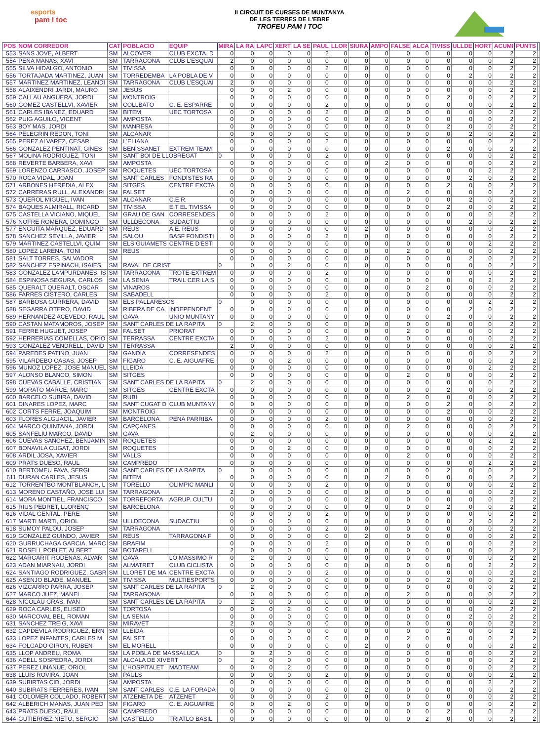esports
pam i toc
II CIRCUIT DE CURSES DE MUNTANYA
DE LES TERRES DE L'EBRE
TROFEU PAM I TOC
| POS | NOM CORREDOR | CAT | POBLACIO | EQUIP | MIRA | LA RA | LAPC | XERT | LA SE | PAUL | LLOR | SIURA | AMPO | FALSE | ALCA | TIVISS | ULLDE | HORT | ACUMI | PUNTS | |
| --- | --- | --- | --- | --- | --- | --- | --- | --- | --- | --- | --- | --- | --- | --- | --- | --- | --- | --- | --- | --- | --- |
| 553 | SANS JOVE, ALBERT | SM | ALCOVER | CLUB EXCTA. D | 0 | 0 | 0 | 0 | 0 | 2 | 0 | 0 | 0 | 0 | 0 | 0 | 0 | 0 | 2 | 2 | |
| 554 | PENA MANAS, XAVI | SM | TARRAGONA | CLUB L'ESQUAI | 2 | 0 | 0 | 0 | 0 | 0 | 0 | 0 | 0 | 0 | 0 | 0 | 0 | 0 | 2 | 2 | |
| 555 | SILVA HIDALGO, ANTONIO | SM | TIVISSA | | 0 | 0 | 0 | 0 | 0 | 2 | 0 | 0 | 0 | 0 | 0 | 0 | 0 | 0 | 2 | 2 | |
| 556 | TORTAJADA MARTINEZ, JUAN | SM | TORREDEMBA | LA POBLA DE V | 0 | 0 | 0 | 0 | 0 | 0 | 0 | 0 | 0 | 0 | 0 | 0 | 2 | 0 | 2 | 2 | |
| 557 | MARTINEZ MARTINEZ, LEANDI | SM | TARRAGONA | CLUB L'ESQUAI | 2 | 0 | 0 | 0 | 0 | 0 | 0 | 0 | 0 | 0 | 0 | 0 | 0 | 0 | 2 | 2 | |
| 558 | ALAIXENDRI JARDI, MAURO | SM | JESUS | | 0 | 0 | 0 | 2 | 0 | 0 | 0 | 0 | 0 | 0 | 0 | 0 | 0 | 0 | 2 | 2 | |
| 559 | CALLAU ANGUERA, JORDI | SM | MONTROIG | | 0 | 0 | 0 | 0 | 0 | 0 | 0 | 0 | 0 | 0 | 0 | 2 | 0 | 0 | 2 | 2 | |
| 560 | GOMEZ CASTELLVI, XAVIER | SM | COLLBATO | C. E. ESPARRE | 0 | 0 | 0 | 0 | 0 | 2 | 0 | 0 | 0 | 0 | 0 | 0 | 0 | 0 | 2 | 2 | |
| 561 | CARLES IBANEZ, EDUARD | SM | BITEM | UEC TORTOSA | 0 | 0 | 0 | 0 | 0 | 2 | 0 | 0 | 0 | 0 | 0 | 0 | 0 | 0 | 2 | 2 | |
| 562 | PUIG AGUILO, VICENT | SM | AMPOSTA | | 0 | 0 | 0 | 0 | 0 | 0 | 0 | 0 | 2 | 0 | 0 | 0 | 0 | 0 | 2 | 2 | |
| 563 | BOY MAS, JORDI | SM | MANRESA | | 0 | 0 | 0 | 0 | 0 | 0 | 0 | 0 | 0 | 0 | 0 | 2 | 0 | 0 | 2 | 2 | |
| 564 | PELEGRIN REDON, TONI | SM | ALCANAR | | 0 | 0 | 0 | 0 | 0 | 0 | 0 | 0 | 0 | 0 | 0 | 0 | 2 | 0 | 2 | 2 | |
| 565 | PEREZ ALVAREZ, CESAR | SM | L'ELIANA | | 0 | 0 | 0 | 0 | 0 | 2 | 0 | 0 | 0 | 0 | 0 | 0 | 0 | 0 | 2 | 2 | |
| 566 | GONZALEZ PENTINAT, GINES | SM | BENISSANET | EXTREM TEAM | 0 | 0 | 0 | 0 | 0 | 0 | 0 | 0 | 0 | 0 | 0 | 2 | 0 | 0 | 2 | 2 | |
| 567 | MOLINA RODRIGUEZ, TONI | SM | SANT BOI DE LLOBREGAT | | 0 | 0 | 0 | 0 | 0 | 2 | 0 | 0 | 0 | 0 | 0 | 0 | 0 | 0 | 2 | 2 | |
| 568 | REVERTE BARBERA, XAVI | SM | AMPOSTA | | 0 | 0 | 0 | 0 | 0 | 0 | 0 | 0 | 2 | 0 | 0 | 0 | 0 | 0 | 2 | 2 | |
| 569 | LORENZO CARRASCO, JOSEP | SM | ROQUETES | UEC TORTOSA | 0 | 0 | 0 | 0 | 0 | 0 | 0 | 0 | 0 | 0 | 0 | 0 | 0 | 2 | 2 | 2 | |
| 570 | ROCA VIDAL, JOAN | SM | SANT CARLES | FONDISTES RA | 0 | 0 | 0 | 0 | 0 | 0 | 0 | 0 | 0 | 0 | 0 | 0 | 2 | 0 | 2 | 2 | |
| 571 | ARBONES HEREDIA, ALEX | SM | SITGES | CENTRE EXCTA | 0 | 0 | 0 | 0 | 0 | 0 | 0 | 0 | 0 | 0 | 0 | 2 | 0 | 0 | 2 | 2 | |
| 572 | CARRERAS RULL, ALEXANDRI | SM | FALSET | | 0 | 0 | 0 | 0 | 0 | 0 | 0 | 0 | 0 | 2 | 0 | 0 | 0 | 0 | 2 | 2 | |
| 573 | QUEROL MIGUEL, IVAN | SM | ALCANAR | C.E.R. | 0 | 0 | 0 | 0 | 0 | 0 | 0 | 0 | 0 | 0 | 0 | 0 | 2 | 0 | 2 | 2 | |
| 574 | BAQUES ALMIRALL, RICARD | SM | TIVISSA | E.T EL TIVISSA | 0 | 0 | 0 | 0 | 0 | 0 | 0 | 0 | 0 | 0 | 0 | 2 | 0 | 0 | 2 | 2 | |
| 575 | CASTELLA VICIANO, MIQUEL | SM | GRAU DE GAN | CORRESENDES | 0 | 0 | 0 | 0 | 0 | 2 | 0 | 0 | 0 | 0 | 0 | 0 | 0 | 0 | 2 | 2 | |
| 576 | NOFRE ROMERA, DOMINGO | SM | ULLDECONA | SUDACTIU | 0 | 0 | 0 | 0 | 0 | 0 | 0 | 0 | 0 | 0 | 0 | 0 | 2 | 0 | 2 | 2 | |
| 577 | ENGUITA MARQUEZ, EDUARD | SM | REUS | A.E. REUS | 0 | 0 | 0 | 0 | 0 | 0 | 0 | 2 | 0 | 0 | 0 | 0 | 0 | 0 | 2 | 2 | |
| 578 | SANCHEZ SEVILLA, JAVIER | SM | SALOU | BASF FONDISTI | 0 | 0 | 0 | 0 | 0 | 2 | 0 | 0 | 0 | 0 | 0 | 0 | 0 | 0 | 2 | 2 | |
| 579 | MARTINEZ CASTELLVI, QUIM | SM | ELS GUIAMETS | CENTRE D'ESTI | 0 | 0 | 0 | 0 | 0 | 0 | 0 | 0 | 0 | 0 | 0 | 0 | 0 | 2 | 2 | 2 | |
| 580 | LOPEZ LARENA, TONI | SM | REUS | | 0 | 0 | 0 | 0 | 0 | 0 | 0 | 0 | 0 | 2 | 0 | 0 | 0 | 0 | 2 | 2 | |
| 581 | SALT TORRES, SALVADOR | SM | | | 0 | 0 | 0 | 0 | 0 | 0 | 0 | 0 | 0 | 0 | 0 | 0 | 2 | 0 | 2 | 2 | |
| 582 | SANCHEZ ESPINACH, ISAIES | SM | RAVAL DE CRIST | | 0 | 0 | 0 | 2 | 0 | 0 | 0 | 0 | 0 | 0 | 0 | 0 | 0 | 0 | 2 | 2 | |
| 583 | GONZALEZ LAMPURDANES, IS | SM | TARRAGONA | TROTE-EXTREM | 0 | 0 | 0 | 0 | 0 | 2 | 0 | 0 | 0 | 0 | 0 | 0 | 0 | 0 | 2 | 2 | |
| 584 | ESPINOSA SEGURA, CARLOS | SM | LA SENIA | TRAIL CER LA S | 0 | 0 | 0 | 0 | 0 | 0 | 0 | 0 | 0 | 0 | 0 | 0 | 0 | 2 | 2 | 2 | |
| 585 | QUERALT QUERALT, OSCAR | SM | VINAROS | | 0 | 0 | 0 | 0 | 0 | 0 | 0 | 0 | 0 | 0 | 2 | 0 | 0 | 0 | 2 | 2 | |
| 586 | FARRES CISTERO, CARLES | SM | SABADELL | | 0 | 0 | 0 | 0 | 0 | 2 | 0 | 0 | 0 | 0 | 0 | 0 | 0 | 0 | 2 | 2 | |
| 587 | BARBOSA GURRERA, DAVID | SM | ELS PALLARESOS | | 0 | 0 | 0 | 0 | 0 | 0 | 0 | 0 | 0 | 0 | 0 | 0 | 0 | 2 | 2 | 2 | |
| 588 | SEGARRA OTERO, DAVID | SM | RIBERA DE CA | INDEPENDENT | 0 | 0 | 0 | 0 | 0 | 0 | 0 | 0 | 0 | 0 | 0 | 0 | 2 | 0 | 2 | 2 | |
| 589 | HERNANDEZ ACEVEDO, RAUL | SM | GAVA | UNIO MUNTANY | 0 | 0 | 0 | 0 | 0 | 0 | 0 | 0 | 0 | 0 | 0 | 2 | 0 | 0 | 2 | 2 | |
| 590 | CASTAN MATAMOROS, JOSEP | SM | SANT CARLES DE LA RAPITA | | 0 | 2 | 0 | 0 | 0 | 0 | 0 | 0 | 0 | 0 | 0 | 0 | 0 | 0 | 2 | 2 | |
| 591 | FERRE HUGUET, JOSEP | SM | FALSET | PRIORAT | 0 | 0 | 0 | 0 | 0 | 0 | 0 | 0 | 0 | 2 | 0 | 0 | 0 | 0 | 2 | 2 | |
| 592 | HERRERIAS COMELLAS, ORIO | SM | TERRASSA | CENTRE EXCTA | 0 | 0 | 0 | 0 | 0 | 2 | 0 | 0 | 0 | 0 | 0 | 0 | 0 | 0 | 2 | 2 | |
| 593 | GONZALEZ VENDRELL, DAVID | SM | TERRASSA | | 2 | 0 | 0 | 0 | 0 | 0 | 0 | 0 | 0 | 0 | 0 | 0 | 0 | 0 | 2 | 2 | |
| 594 | PAREDES PATINO, JUAN | SM | GANDIA | CORRESENDES | 0 | 0 | 0 | 0 | 0 | 2 | 0 | 0 | 0 | 0 | 0 | 0 | 0 | 0 | 2 | 2 | |
| 595 | VILARDEBO CASAS, JOSEP | SM | FIGARO | C. E. AIGUAFRE | 0 | 0 | 0 | 2 | 0 | 0 | 0 | 0 | 0 | 0 | 0 | 0 | 0 | 0 | 2 | 2 | |
| 596 | MUNOZ LOPEZ, JOSE MANUEL | SM | LLEIDA | | 0 | 0 | 0 | 0 | 0 | 0 | 0 | 0 | 0 | 0 | 0 | 0 | 0 | 2 | 2 | 2 | |
| 597 | ALONSO BLANCO, SIMON | SM | SITGES | | 0 | 0 | 0 | 0 | 0 | 0 | 0 | 0 | 0 | 2 | 0 | 0 | 0 | 0 | 2 | 2 | |
| 598 | CUEVAS CABALLE, CRISTIAN | SM | SANT CARLES DE LA RAPITA | | 0 | 2 | 0 | 0 | 0 | 0 | 0 | 0 | 0 | 0 | 0 | 0 | 0 | 0 | 2 | 2 | |
| 599 | MORATO MARCE, MARC | SM | SITGES | CENTRE EXCTA | 0 | 0 | 0 | 0 | 0 | 0 | 0 | 0 | 0 | 0 | 0 | 2 | 0 | 0 | 2 | 2 | |
| 600 | BARCELO SUBIRA, DAVID | SM | RUBI | | 0 | 0 | 0 | 0 | 0 | 0 | 0 | 0 | 0 | 2 | 0 | 0 | 0 | 0 | 2 | 2 | |
| 601 | DINARES LOPEZ, MARC | SM | SANT CUGAT D | CLUB MUNTANY | 0 | 0 | 0 | 0 | 0 | 0 | 0 | 0 | 0 | 0 | 0 | 2 | 0 | 0 | 2 | 2 | |
| 602 | CORTS FERRE, JOAQUIM | SM | MONTROIG | | 0 | 0 | 0 | 0 | 0 | 0 | 0 | 0 | 0 | 0 | 0 | 2 | 0 | 0 | 2 | 2 | |
| 603 | FLORES ALGUACIL, JAVIER | SM | BARCELONA | PENA PARRIBA | 0 | 0 | 0 | 0 | 0 | 2 | 0 | 0 | 0 | 0 | 0 | 0 | 0 | 0 | 2 | 2 | |
| 604 | MARCO QUINTANA, JORDI | SM | CAPÇANES | | 0 | 0 | 0 | 0 | 0 | 0 | 0 | 0 | 0 | 2 | 0 | 0 | 0 | 0 | 2 | 2 | |
| 605 | SANFELIU MARCO, DAVID | SM | GAVA | | 0 | 2 | 0 | 0 | 0 | 0 | 0 | 0 | 0 | 0 | 0 | 0 | 0 | 0 | 2 | 2 | |
| 606 | CUEVAS SANCHEZ, BENJAMIN | SM | ROQUETES | | 0 | 0 | 0 | 0 | 0 | 0 | 0 | 0 | 0 | 0 | 0 | 0 | 0 | 2 | 2 | 2 | |
| 607 | BONAVILA CUGAT, JORDI | SM | ROQUETES | | 0 | 0 | 0 | 2 | 0 | 0 | 0 | 0 | 0 | 0 | 0 | 0 | 0 | 0 | 2 | 2 | |
| 608 | ARDIL JOSA, XAVIER | SM | VALLS | | 0 | 0 | 0 | 0 | 0 | 0 | 0 | 0 | 0 | 2 | 0 | 0 | 0 | 0 | 2 | 2 | |
| 609 | PRATS DUESO, RAUL | SM | CAMPREDO | | 0 | 0 | 0 | 0 | 0 | 0 | 0 | 0 | 0 | 0 | 0 | 0 | 0 | 2 | 2 | 2 | |
| 610 | BERTOMEU FAVA, SERGI | SM | SANT CARLES DE LA RAPITA | | 0 | 0 | 0 | 0 | 0 | 0 | 0 | 0 | 0 | 0 | 0 | 2 | 0 | 0 | 2 | 2 | |
| 611 | DURAN CARLES, JESUS | SM | BITEM | | 0 | 0 | 0 | 0 | 0 | 0 | 0 | 0 | 2 | 0 | 0 | 0 | 0 | 0 | 2 | 2 | |
| 612 | TORRENTBO MONTBLANCH, L | SM | TORELLO | OLIMPIC MANLI | 0 | 0 | 0 | 0 | 0 | 2 | 0 | 0 | 0 | 0 | 0 | 0 | 0 | 0 | 2 | 2 | |
| 613 | MORENO CASTAÑO, JOSE LUI | SM | TARRAGONA | | 2 | 0 | 0 | 0 | 0 | 0 | 0 | 0 | 0 | 0 | 0 | 0 | 0 | 0 | 2 | 2 | |
| 614 | MORA MONTIEL, FRANCISCO | SM | TORREFORTA | AGRUP. CULTU | 0 | 0 | 0 | 0 | 0 | 0 | 0 | 2 | 0 | 0 | 0 | 0 | 0 | 0 | 2 | 2 | |
| 615 | RIUS PEDRET, LLORENÇ | SM | BARCELONA | | 0 | 0 | 0 | 0 | 0 | 0 | 0 | 0 | 0 | 0 | 0 | 2 | 0 | 0 | 2 | 2 | |
| 616 | VIDAL GENTAL, PERE | SM | | | 0 | 0 | 0 | 0 | 0 | 2 | 0 | 0 | 0 | 0 | 0 | 0 | 0 | 0 | 2 | 2 | |
| 617 | MARTI MARTI, ORIOL | SM | ULLDECONA | SUDACTIU | 0 | 0 | 0 | 0 | 0 | 0 | 0 | 0 | 0 | 0 | 0 | 0 | 2 | 0 | 2 | 2 | |
| 618 | SUMOY PALOU, JOSEP | SM | TARRAGONA | | 0 | 0 | 0 | 0 | 0 | 2 | 0 | 0 | 0 | 0 | 0 | 0 | 0 | 0 | 2 | 2 | |
| 619 | GONZALEZ GUINDO, JAVIER | SM | REUS | TARRAGONA F | 0 | 0 | 0 | 0 | 0 | 0 | 0 | 2 | 0 | 0 | 0 | 0 | 0 | 0 | 2 | 2 | |
| 620 | GURRUCHAGA GARCIA, MARC | SM | BRAFIM | | 0 | 0 | 0 | 0 | 0 | 2 | 0 | 0 | 0 | 0 | 0 | 0 | 0 | 0 | 2 | 2 | |
| 621 | ROSELL POBLET, ALBERT | SM | BOTARELL | | 2 | 0 | 0 | 0 | 0 | 0 | 0 | 0 | 0 | 0 | 0 | 0 | 0 | 0 | 2 | 2 | |
| 622 | MARGARIT RODENAS, ALVAR | SM | GAVA | LO MASSIMO R | 0 | 2 | 0 | 0 | 0 | 0 | 0 | 0 | 0 | 0 | 0 | 0 | 0 | 0 | 2 | 2 | |
| 623 | ADAN MIARNAU, JORDI | SM | ALMATRET | CLUB CICLISTA | 0 | 0 | 0 | 0 | 0 | 0 | 0 | 0 | 0 | 0 | 0 | 0 | 0 | 2 | 2 | 2 | |
| 624 | SANTIAGO RODRIGUEZ, GABR | SM | LLORET DE MA | CENTRE EXCTA | 0 | 0 | 0 | 0 | 0 | 2 | 0 | 0 | 0 | 0 | 0 | 0 | 0 | 0 | 2 | 2 | |
| 625 | ASENJO BLADE, MANUEL | SM | TIVISSA | MULTIESPORTS | 0 | 0 | 0 | 0 | 0 | 0 | 0 | 0 | 0 | 0 | 0 | 2 | 0 | 0 | 2 | 2 | |
| 626 | VIZCARRO PARRA, JOSEP | SM | SANT CARLES DE LA RAPITA | | 0 | 2 | 0 | 0 | 0 | 0 | 0 | 0 | 0 | 0 | 0 | 0 | 0 | 0 | 2 | 2 | |
| 627 | MARCO JUEZ, MANEL | SM | TARRAGONA | | 0 | 0 | 0 | 0 | 0 | 0 | 0 | 0 | 0 | 2 | 0 | 0 | 0 | 0 | 2 | 2 | |
| 628 | NICOLAU GRAS, IVAN | SM | SANT CARLES DE LA RAPITA | | 0 | 2 | 0 | 0 | 0 | 0 | 0 | 0 | 0 | 0 | 0 | 0 | 0 | 0 | 2 | 2 | |
| 629 | ROCA CARLES, ELISEO | SM | TORTOSA | | 0 | 0 | 0 | 2 | 0 | 0 | 0 | 0 | 0 | 0 | 0 | 0 | 0 | 0 | 2 | 2 | |
| 630 | MARCOVAL BEL, ROMAN | SM | LA SENIA | | 0 | 0 | 0 | 0 | 0 | 0 | 0 | 0 | 0 | 0 | 0 | 0 | 2 | 0 | 2 | 2 | |
| 631 | SANCHEZ TREIG, XAVI | SM | MIRAVET | | 2 | 0 | 0 | 0 | 0 | 0 | 0 | 0 | 0 | 0 | 0 | 0 | 0 | 0 | 2 | 2 | |
| 632 | CAPDEVILA RODRIGUEZ, ERN | SM | LLEIDA | | 0 | 0 | 0 | 0 | 0 | 0 | 0 | 0 | 0 | 0 | 0 | 2 | 0 | 0 | 2 | 2 | |
| 633 | LOPEZ INFANTES, CARLES M | SM | FALSET | | 0 | 0 | 0 | 0 | 0 | 0 | 0 | 0 | 0 | 2 | 0 | 0 | 0 | 0 | 2 | 2 | |
| 634 | FOLGADO GIRON, RUBEN | SM | EL MORELL | | 0 | 0 | 0 | 0 | 0 | 0 | 0 | 2 | 0 | 0 | 0 | 0 | 0 | 0 | 2 | 2 | |
| 635 | LLOP ANDREU, ROMA | SM | LA POBLA DE MASSALUCA | | 0 | 0 | 2 | 0 | 0 | 0 | 0 | 0 | 0 | 0 | 0 | 0 | 0 | 0 | 2 | 2 | |
| 636 | ADELL SOSPEDRA, JORDI | SM | ALCALA DE XIVERT | | 0 | 2 | 0 | 0 | 0 | 0 | 0 | 0 | 0 | 0 | 0 | 0 | 0 | 0 | 2 | 2 | |
| 637 | PEREZ UNANUE, ORIOL | SM | L'HOSPITALET | MADTEAM | 0 | 0 | 0 | 2 | 0 | 0 | 0 | 0 | 0 | 0 | 0 | 0 | 0 | 0 | 2 | 2 | |
| 638 | LLUIS ROVIRA, JOAN | SM | PAULS | | 0 | 0 | 0 | 0 | 0 | 2 | 0 | 0 | 0 | 0 | 0 | 0 | 0 | 0 | 2 | 2 | |
| 639 | SUBIRTAS CID, JORDI | SM | AMPOSTA | | 0 | 0 | 0 | 0 | 0 | 0 | 0 | 0 | 0 | 0 | 0 | 0 | 0 | 2 | 2 | 2 | |
| 640 | SUBIRATS FERRERES, IVAN | SM | SANT CARLES | C.E. LA FORADA | 0 | 0 | 0 | 0 | 0 | 0 | 0 | 2 | 0 | 0 | 0 | 0 | 0 | 0 | 2 | 2 | |
| 641 | COLOMER COLLADO, ROBERT | SM | ATZENETA DE | ATZENET | 0 | 0 | 0 | 0 | 0 | 2 | 0 | 0 | 0 | 0 | 0 | 0 | 0 | 0 | 2 | 2 | |
| 642 | ALBERICH MANAS, JUAN PED | SM | FIGARO | C. E. AIGUAFRE | 0 | 0 | 0 | 2 | 0 | 0 | 0 | 0 | 0 | 0 | 0 | 0 | 0 | 0 | 2 | 2 | |
| 643 | PRATS DUESO, RAUL | SM | CAMPREDO | | 0 | 0 | 0 | 0 | 0 | 0 | 0 | 0 | 0 | 0 | 0 | 2 | 0 | 0 | 2 | 2 | |
| 644 | GUTIERREZ NIETO, SERGIO | SM | CASTELLO | TRIATLO BASIL | 0 | 0 | 0 | 0 | 0 | 0 | 0 | 0 | 0 | 0 | 2 | 0 | 0 | 0 | 2 | 2 | |